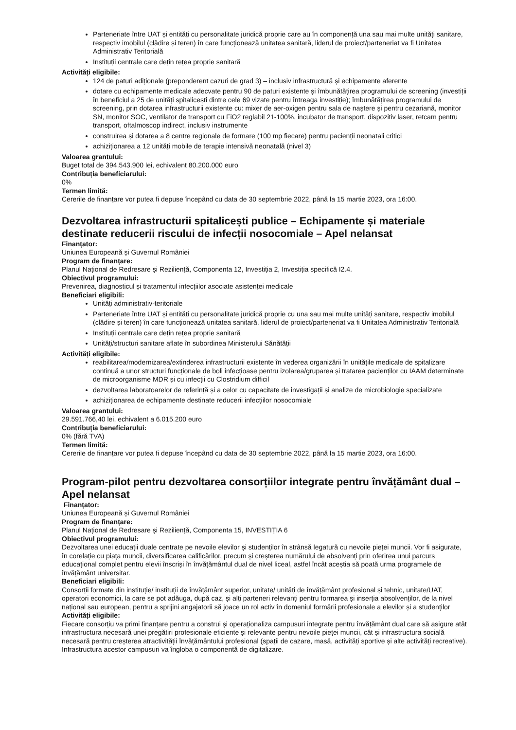Parteneriate între UAT și entități cu personalitate juridică proprie care au în componență una sau mai multe unități sanitare, respectiv imobilul (clădire și teren) în care funcționează unitatea sanitară, liderul de proiect/parteneriat va fi Unitatea Administrativ Teritorială
Instituții centrale care dețin rețea proprie sanitară
Activități eligibile:
124 de paturi adiționale (preponderent cazuri de grad 3) – inclusiv infrastructură și echipamente aferente
dotare cu echipamente medicale adecvate pentru 90 de paturi existente și îmbunătățirea programului de screening (investiții în beneficiul a 25 de unități spitalicești dintre cele 69 vizate pentru întreaga investiție); îmbunătățirea programului de screening, prin dotarea infrastructurii existente cu: mixer de aer-oxigen pentru sala de naștere și pentru cezariană, monitor SN, monitor SOC, ventilator de transport cu FiO2 reglabil 21-100%, incubator de transport, dispozitiv laser, retcam pentru transport, oftalmoscop indirect, inclusiv instrumente
construirea și dotarea a 8 centre regionale de formare (100 mp fiecare) pentru pacienții neonatali critici
achiziționarea a 12 unități mobile de terapie intensivă neonatală (nivel 3)
Valoarea grantului:
Buget total de 394.543.900 lei, echivalent 80.200.000 euro
Contribuția beneficiarului:
0%
Termen limită:
Cererile de finanțare vor putea fi depuse începând cu data de 30 septembrie 2022, până la 15 martie 2023, ora 16:00.
Dezvoltarea infrastructurii spitalicești publice – Echipamente și materiale destinate reducerii riscului de infecții nosocomiale – Apel nelansat
Finanțator:
Uniunea Europeană și Guvernul României
Program de finanțare:
Planul Național de Redresare și Reziliență, Componenta 12, Investiția 2, Investiția specifică I2.4.
Obiectivul programului:
Prevenirea, diagnosticul și tratamentul infecțiilor asociate asistenței medicale
Beneficiari eligibili:
Unități administrativ-teritoriale
Parteneriate între UAT și entități cu personalitate juridică proprie cu una sau mai multe unități sanitare, respectiv imobilul (clădire și teren) în care funcționează unitatea sanitară, liderul de proiect/parteneriat va fi Unitatea Administrativ Teritorială
Instituții centrale care dețin rețea proprie sanitară
Unități/structuri sanitare aflate în subordinea Ministerului Sănătății
Activități eligibile:
reabilitarea/modernizarea/extinderea infrastructurii existente în vederea organizării în unitățile medicale de spitalizare continuă a unor structuri funcționale de boli infecțioase pentru izolarea/gruparea și tratarea pacienților cu IAAM determinate de microorganisme MDR și cu infecții cu Clostridium difficil
dezvoltarea laboratoarelor de referință și a celor cu capacitate de investigații și analize de microbiologie specializate
achiziționarea de echipamente destinate reducerii infecțiilor nosocomiale
Valoarea grantului:
29.591.766,40 lei, echivalent a 6.015.200 euro
Contribuția beneficiarului:
0% (fără TVA)
Termen limită:
Cererile de finanțare vor putea fi depuse începând cu data de 30 septembrie 2022, până la 15 martie 2023, ora 16:00.
Program-pilot pentru dezvoltarea consorțiilor integrate pentru învățământ dual – Apel nelansat
Finanțator:
Uniunea Europeană și Guvernul României
Program de finanțare:
Planul Național de Redresare și Reziliență, Componenta 15, INVESTIȚIA 6
Obiectivul programului:
Dezvoltarea unei educații duale centrate pe nevoile elevilor și studenților în strânsă legatură cu nevoile pieței muncii. Vor fi asigurate, în corelație cu piața muncii, diversificarea calificărilor, precum și creșterea numărului de absolvenți prin oferirea unui parcurs educațional complet pentru elevii înscriși în învățământul dual de nivel liceal, astfel încât aceștia să poată urma programele de învățământ universitar.
Beneficiari eligibili:
Consorții formate din instituție/ instituții de învățământ superior, unitate/ unități de învățământ profesional și tehnic, unitate/UAT, operatori economici, la care se pot adăuga, după caz, și alți parteneri relevanți pentru formarea și inserția absolvenților, de la nivel național sau european, pentru a sprijini angajatorii să joace un rol activ în domeniul formării profesionale a elevilor și a studenților
Activități eligibile:
Fiecare consorțiu va primi finanțare pentru a construi și operaționaliza campusuri integrate pentru învățământ dual care să asigure atât infrastructura necesară unei pregătiri profesionale eficiente și relevante pentru nevoile pieței muncii, cât și infrastructura socială necesară pentru creșterea atractivității învățământului profesional (spații de cazare, masă, activități sportive și alte activități recreative). Infrastructura acestor campusuri va îngloba o componentă de digitalizare.